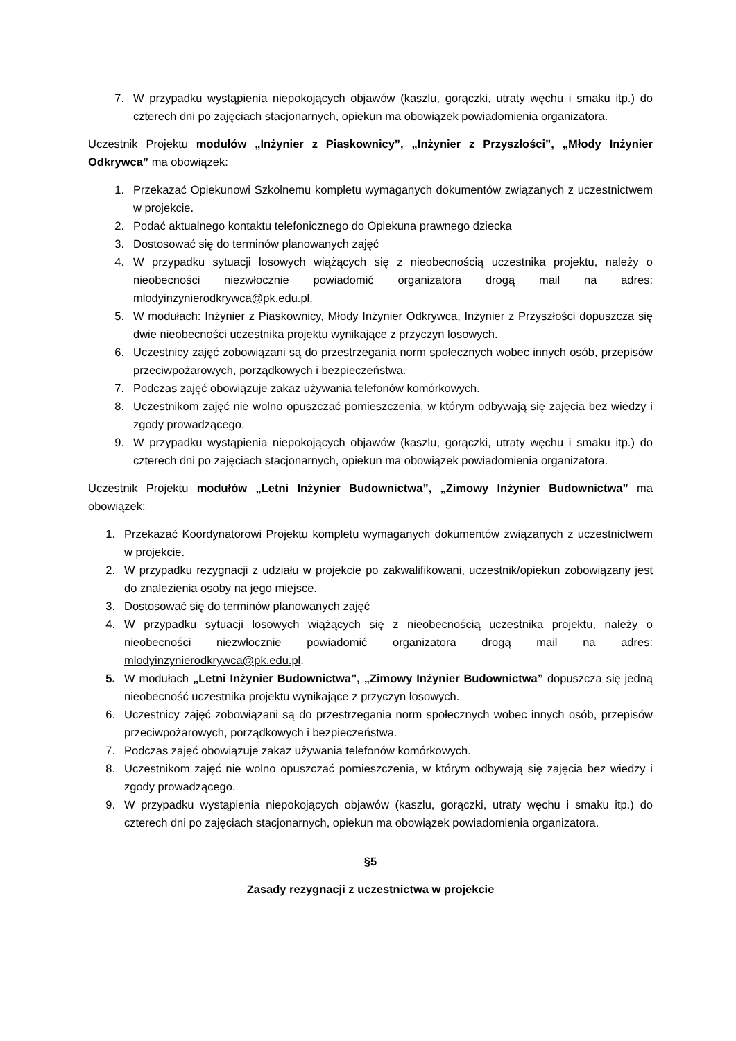7. W przypadku wystąpienia niepokojących objawów (kaszlu, gorączki, utraty węchu i smaku itp.) do czterech dni po zajęciach stacjonarnych, opiekun ma obowiązek powiadomienia organizatora.
Uczestnik Projektu modułów „Inżynier z Piaskownicy”, „Inżynier z Przyszłości”, „Młody Inżynier Odkrywca” ma obowiązek:
1. Przekazać Opiekunowi Szkolnemu kompletu wymaganych dokumentów związanych z uczestnictwem w projekcie.
2. Podać aktualnego kontaktu telefonicznego do Opiekuna prawnego dziecka
3. Dostosować się do terminów planowanych zajęć
4. W przypadku sytuacji losowych wiążących się z nieobecnością uczestnika projektu, należy o nieobecności niezwłocznie powiadomić organizatora drogą mail na adres: mlodyinzynierodkrywca@pk.edu.pl.
5. W modułach: Inżynier z Piaskownicy, Młody Inżynier Odkrywca, Inżynier z Przyszłości dopuszcza się dwie nieobecności uczestnika projektu wynikające z przyczyn losowych.
6. Uczestnicy zajęć zobowiązani są do przestrzegania norm społecznych wobec innych osób, przepisów przeciwpożarowych, porządkowych i bezpieczeństwa.
7. Podczas zajęć obowiązuje zakaz używania telefonów komórkowych.
8. Uczestnikom zajęć nie wolno opuszczać pomieszczenia, w którym odbywają się zajęcia bez wiedzy i zgody prowadzącego.
9. W przypadku wystąpienia niepokojących objawów (kaszlu, gorączki, utraty węchu i smaku itp.) do czterech dni po zajęciach stacjonarnych, opiekun ma obowiązek powiadomienia organizatora.
Uczestnik Projektu modułów „Letni Inżynier Budownictwa”, „Zimowy Inżynier Budownictwa” ma obowiązek:
1. Przekazać Koordynatorowi Projektu kompletu wymaganych dokumentów związanych z uczestnictwem w projekcie.
2. W przypadku rezygnacji z udziału w projekcie po zakwalifikowani, uczestnik/opiekun zobowiązany jest do znalezienia osoby na jego miejsce.
3. Dostosować się do terminów planowanych zajęć
4. W przypadku sytuacji losowych wiążących się z nieobecnością uczestnika projektu, należy o nieobecności niezwłocznie powiadomić organizatora drogą mail na adres: mlodyinzynierodkrywca@pk.edu.pl.
5. W modułach „Letni Inżynier Budownictwa”, „Zimowy Inżynier Budownictwa” dopuszcza się jedną nieobecność uczestnika projektu wynikające z przyczyn losowych.
6. Uczestnicy zajęć zobowiązani są do przestrzegania norm społecznych wobec innych osób, przepisów przeciwpożarowych, porządkowych i bezpieczeństwa.
7. Podczas zajęć obowiązuje zakaz używania telefonów komórkowych.
8. Uczestnikom zajęć nie wolno opuszczać pomieszczenia, w którym odbywają się zajęcia bez wiedzy i zgody prowadzącego.
9. W przypadku wystąpienia niepokojących objawów (kaszlu, gorączki, utraty węchu i smaku itp.) do czterech dni po zajęciach stacjonarnych, opiekun ma obowiązek powiadomienia organizatora.
§5
Zasady rezygnacji z uczestnictwa w projekcie